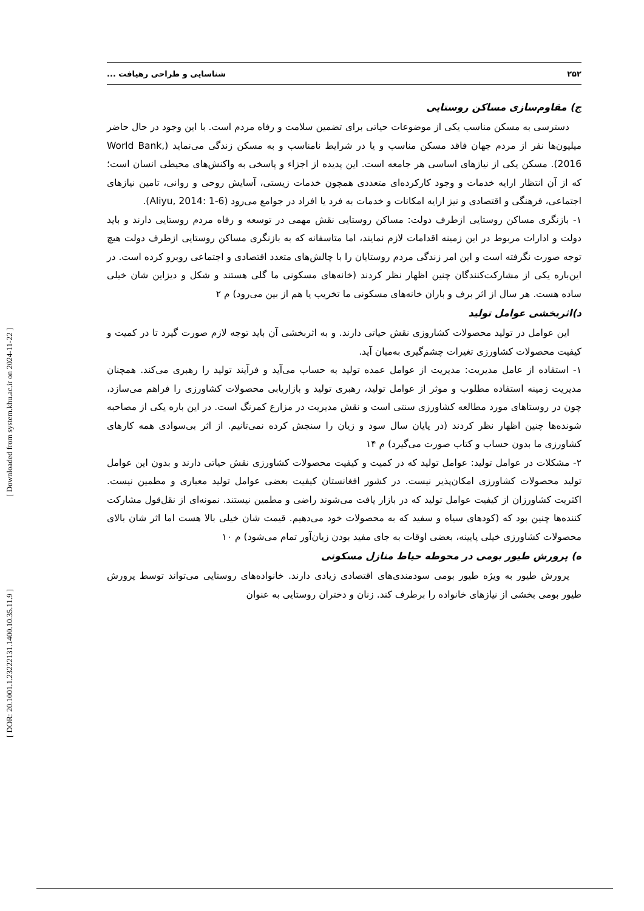[ Downloaded from system.khu.ac.ir on 2024-11-22 ]
[ DOR: 20.1001.1.23222131.1400.10.35.11.9 ]
۲۵۲ شناسایی و طراحی رهیافت ...
ج) مقاوم‌سازی مساکن روستایی
دسترسی به مسکن مناسب یکی از موضوعات حیاتی برای تضمین سلامت و رفاه مردم است. با این وجود در حال حاضر میلیون‌ها نفر از مردم جهان فاقد مسکن مناسب و یا در شرایط نامناسب و به مسکن زندگی می‌نماید (World Bank, 2016). مسکن یکی از نیازهای اساسی هر جامعه است. این پدیده از اجزاء و پاسخی به واکنش‌های محیطی انسان است؛ که از آن انتظار ارایه خدمات و وجود کارکرده‌ای متعددی همچون خدمات زیستی، آسایش روحی و روانی، تامین نیازهای اجتماعی، فرهنگی و اقتصادی و نیز ارایه امکانات و خدمات به فرد یا افراد در جوامع می‌رود (Aliyu, 2014: 1-6).
۱- بازنگری مساکن روستایی ازطرف دولت: مساکن روستایی نقش مهمی در توسعه و رفاه مردم روستایی دارند و باید دولت و ادارات مربوط در این زمینه اقدامات لازم نمایند، اما متاسفانه که به بازنگری مساکن روستایی ازطرف دولت هیچ توجه صورت نگرفته است و این امر زندگی مردم روستایان را با چالش‌های متعدد اقتصادی و اجتماعی روبرو کرده است. در این‌باره یکی از مشارکت‌کنندگان چنین اظهار نظر کردند (خانه‌های مسکونی ما گلی هستند و شکل و دیزاین شان خیلی ساده هست. هر سال از اثر برف و باران خانه‌های مسکونی ما تخریب یا هم از بین می‌رود) م ۲
د)اثربخشی عوامل تولید
این عوامل در تولید محصولات کشاروزی نقش حیاتی دارند. و به اثربخشی آن باید توجه لازم صورت گیرد تا در کمیت و کیفیت محصولات کشاورزی تغیرات چشم‌گیری به‌میان آید.
۱- استفاده از عامل مدیریت: مدیریت از عوامل عمده تولید به حساب می‌آید و فرآیند تولید را رهبری می‌کند. همچنان مدیریت زمینه استفاده مطلوب و موثر از عوامل تولید، رهبری تولید و بازاریابی محصولات کشاورزی را فراهم می‌سازد، چون در روستاهای مورد مطالعه کشاورزی سنتی است و نقش مدیریت در مزارع کمرنگ است. در این باره یکی از مصاحبه شونده‌ها چنین اظهار نظر کردند (در پایان سال سود و زیان را سنجش کرده نمی‌تانیم. از اثر بی‌سوادی همه کارهای کشاورزی ما بدون حساب و کتاب صورت می‌گیرد) م ۱۴
۲- مشکلات در عوامل تولید: عوامل تولید که در کمیت و کیفیت محصولات کشاورزی نقش حیاتی دارند و بدون این عوامل تولید محصولات کشاورزی امکان‌پذیر نیست. در کشور افغانستان کیفیت بعضی عوامل تولید معیاری و مطمین نیست. اکثریت کشاورزان از کیفیت عوامل تولید که در بازار یافت می‌شوند راضی و مطمین نیستند. نمونه‌ای از نقل‌قول مشارکت کننده‌ها چنین بود که (کودهای سیاه و سفید که به محصولات خود می‌دهیم. قیمت شان خیلی بالا هست اما اثر شان بالای محصولات کشاورزی خیلی پایینه، بعضی اوقات به جای مفید بودن زیان‌آور تمام می‌شود) م ۱۰
ه) پرورش طیور بومی در محوطه حیاط منازل مسکونی
پرورش طیور به ویژه طیور بومی سودمندی‌های اقتصادی زیادی دارند. خانواده‌های روستایی می‌تواند توسط پرورش طیور بومی بخشی از نیازهای خانواده را برطرف کند. زنان و دختران روستایی به عنوان